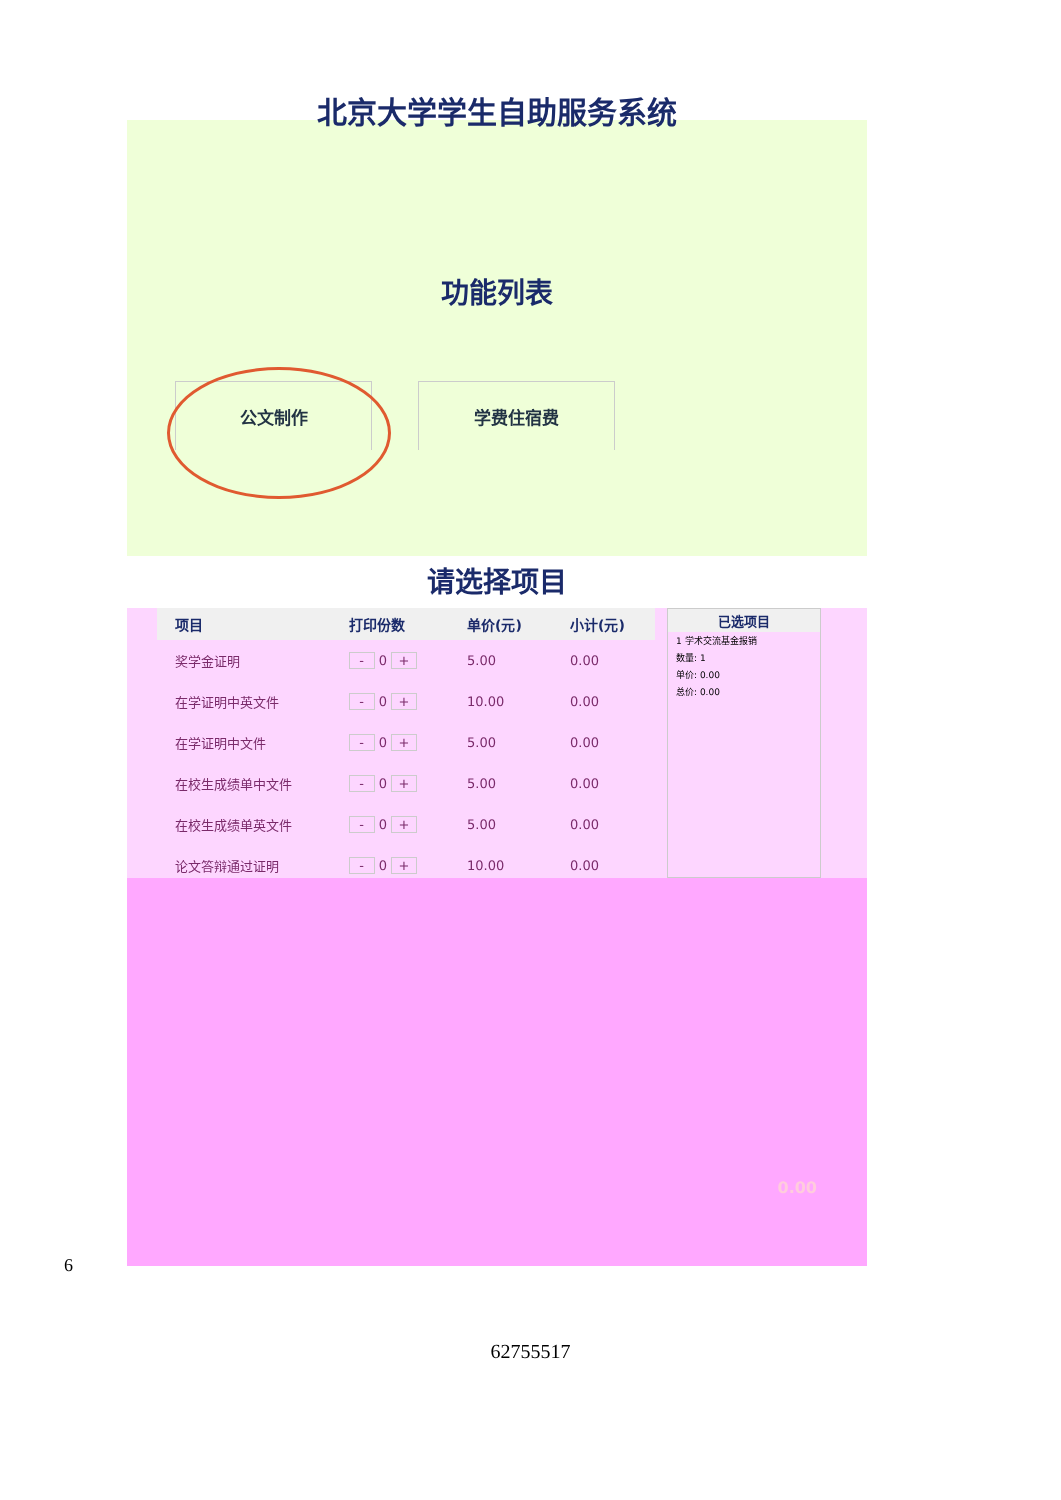北京大学学生自助服务系统
功能列表
公文制作 学费住宿费
请选择项目
| 项目 | 打印份数 | 单价(元) | 小计(元) |
| --- | --- | --- | --- |
| 奖学金证明 | - 0 + | 5.00 | 0.00 |
| 在学证明中英文件 | - 0 + | 10.00 | 0.00 |
| 在学证明中文件 | - 0 + | 5.00 | 0.00 |
| 在校生成绩单中文件 | - 0 + | 5.00 | 0.00 |
| 在校生成绩单英文件 | - 0 + | 5.00 | 0.00 |
| 论文答辩通过证明 | - 0 + | 10.00 | 0.00 |
已选项目
1 学术交流基金报销
数量: 1
单价: 0.00
总价: 0.00
0.00
6
62755517